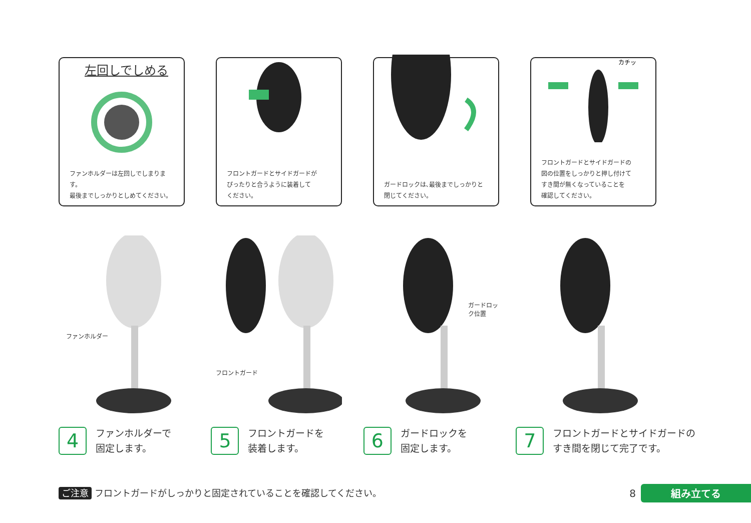左回しでしめる
ファンホルダーは左回しでしまります。
最後までしっかりとしめてください。
フロントガードとサイドガードが
ぴったりと合うように装着して
ください。
ガードロックは､最後までしっかりと
閉じてください。
カチッ
フロントガードとサイドガードの
図の位置をしっかりと押し付けて
すき間が無くなっていることを
確認してください。
ファンホルダー
フロントガード
ガードロック位置
4
ファンホルダーで
固定します。
5
フロントガードを
装着します。
6
ガードロックを
固定します。
7
フロントガードとサイドガードの
すき間を閉じて完了です。
ご注意 フロントガードがしっかりと固定されていることを確認してください。
8 組み立てる